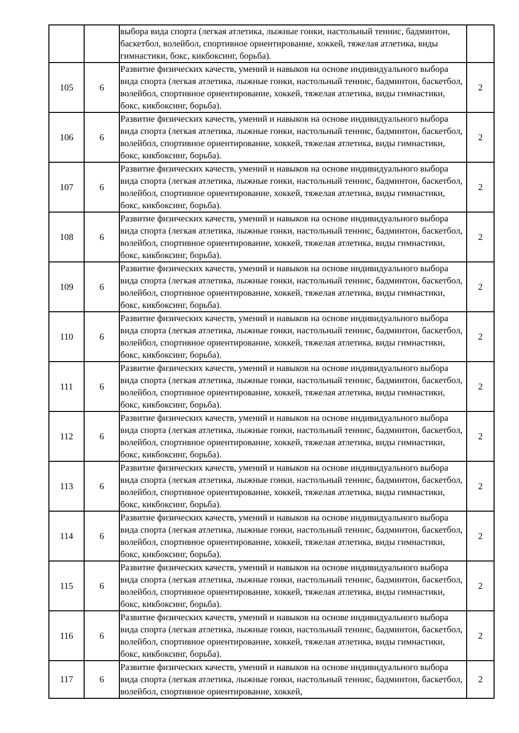| | | выбора вида спорта (легкая атлетика, лыжные гонки, настольный теннис, бадминтон, баскетбол, волейбол, спортивное ориентирование, хоккей, тяжелая атлетика, виды гимнастики, бокс, кикбоксинг, борьба). | |
| 105 | 6 | Развитие физических качеств, умений и навыков на основе индивидуального выбора вида спорта (легкая атлетика, лыжные гонки, настольный теннис, бадминтон, баскетбол, волейбол, спортивное ориентирование, хоккей, тяжелая атлетика, виды гимнастики, бокс, кикбоксинг, борьба). | 2 |
| 106 | 6 | Развитие физических качеств, умений и навыков на основе индивидуального выбора вида спорта (легкая атлетика, лыжные гонки, настольный теннис, бадминтон, баскетбол, волейбол, спортивное ориентирование, хоккей, тяжелая атлетика, виды гимнастики, бокс, кикбоксинг, борьба). | 2 |
| 107 | 6 | Развитие физических качеств, умений и навыков на основе индивидуального выбора вида спорта (легкая атлетика, лыжные гонки, настольный теннис, бадминтон, баскетбол, волейбол, спортивное ориентирование, хоккей, тяжелая атлетика, виды гимнастики, бокс, кикбоксинг, борьба). | 2 |
| 108 | 6 | Развитие физических качеств, умений и навыков на основе индивидуального выбора вида спорта (легкая атлетика, лыжные гонки, настольный теннис, бадминтон, баскетбол, волейбол, спортивное ориентирование, хоккей, тяжелая атлетика, виды гимнастики, бокс, кикбоксинг, борьба). | 2 |
| 109 | 6 | Развитие физических качеств, умений и навыков на основе индивидуального выбора вида спорта (легкая атлетика, лыжные гонки, настольный теннис, бадминтон, баскетбол, волейбол, спортивное ориентирование, хоккей, тяжелая атлетика, виды гимнастики, бокс, кикбоксинг, борьба). | 2 |
| 110 | 6 | Развитие физических качеств, умений и навыков на основе индивидуального выбора вида спорта (легкая атлетика, лыжные гонки, настольный теннис, бадминтон, баскетбол, волейбол, спортивное ориентирование, хоккей, тяжелая атлетика, виды гимнастики, бокс, кикбоксинг, борьба). | 2 |
| 111 | 6 | Развитие физических качеств, умений и навыков на основе индивидуального выбора вида спорта (легкая атлетика, лыжные гонки, настольный теннис, бадминтон, баскетбол, волейбол, спортивное ориентирование, хоккей, тяжелая атлетика, виды гимнастики, бокс, кикбоксинг, борьба). | 2 |
| 112 | 6 | Развитие физических качеств, умений и навыков на основе индивидуального выбора вида спорта (легкая атлетика, лыжные гонки, настольный теннис, бадминтон, баскетбол, волейбол, спортивное ориентирование, хоккей, тяжелая атлетика, виды гимнастики, бокс, кикбоксинг, борьба). | 2 |
| 113 | 6 | Развитие физических качеств, умений и навыков на основе индивидуального выбора вида спорта (легкая атлетика, лыжные гонки, настольный теннис, бадминтон, баскетбол, волейбол, спортивное ориентирование, хоккей, тяжелая атлетика, виды гимнастики, бокс, кикбоксинг, борьба). | 2 |
| 114 | 6 | Развитие физических качеств, умений и навыков на основе индивидуального выбора вида спорта (легкая атлетика, лыжные гонки, настольный теннис, бадминтон, баскетбол, волейбол, спортивное ориентирование, хоккей, тяжелая атлетика, виды гимнастики, бокс, кикбоксинг, борьба). | 2 |
| 115 | 6 | Развитие физических качеств, умений и навыков на основе индивидуального выбора вида спорта (легкая атлетика, лыжные гонки, настольный теннис, бадминтон, баскетбол, волейбол, спортивное ориентирование, хоккей, тяжелая атлетика, виды гимнастики, бокс, кикбоксинг, борьба). | 2 |
| 116 | 6 | Развитие физических качеств, умений и навыков на основе индивидуального выбора вида спорта (легкая атлетика, лыжные гонки, настольный теннис, бадминтон, баскетбол, волейбол, спортивное ориентирование, хоккей, тяжелая атлетика, виды гимнастики, бокс, кикбоксинг, борьба). | 2 |
| 117 | 6 | Развитие физических качеств, умений и навыков на основе индивидуального выбора вида спорта (легкая атлетика, лыжные гонки, настольный теннис, бадминтон, баскетбол, волейбол, спортивное ориентирование, хоккей, | 2 |